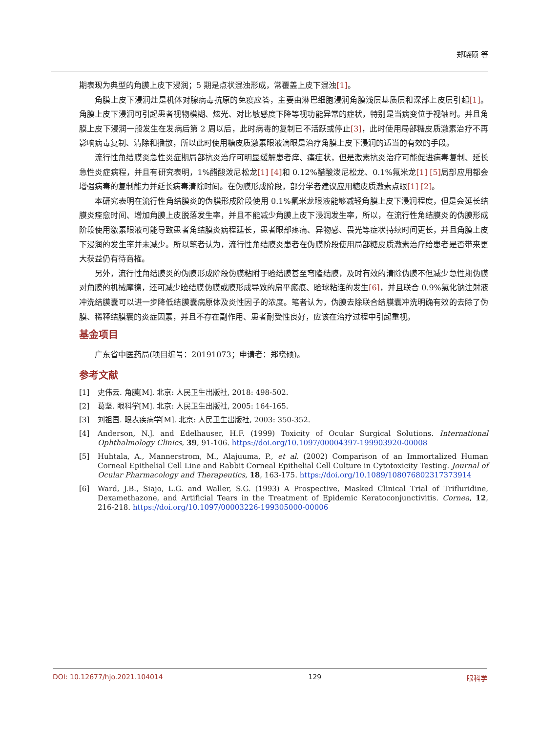郑晓硕 等
期表现为典型的角膜上皮下浸润；5 期是点状混浊形成，常覆盖上皮下混浊[1]。
角膜上皮下浸润灶是机体对腺病毒抗原的免疫应答，主要由淋巴细胞浸润角膜浅层基质层和深部上皮层引起[1]。角膜上皮下浸润可引起患者视物模糊、炫光、对比敏感度下降等视功能异常的症状，特别是当病变位于视轴时。并且角膜上皮下浸润一般发生在发病后第 2 周以后，此时病毒的复制已不活跃或停止[3]，此时使用局部糖皮质激素治疗不再影响病毒复制、清除和播散，所以此时使用糖皮质激素眼液滴眼是治疗角膜上皮下浸润的适当的有效的手段。
流行性角结膜炎急性炎症期局部抗炎治疗可明显缓解患者痒、痛症状，但是激素抗炎治疗可能促进病毒复制、延长急性炎症病程，并且有研究表明，1%醋酸泼尼松龙[1] [4] 和 0.12%醋酸泼尼松龙、0.1%氟米龙[1] [5] 局部应用都会增强病毒的复制能力并延长病毒清除时间。在伪膜形成阶段，部分学者建议应用糖皮质激素点眼[1] [2]。
本研究表明在流行性角结膜炎的伪膜形成阶段使用 0.1%氟米龙眼液能够减轻角膜上皮下浸润程度，但是会延长结膜炎痊愈时间、增加角膜上皮脱落发生率，并且不能减少角膜上皮下浸润发生率，所以，在流行性角结膜炎的伪膜形成阶段使用激素眼液可能导致患者角结膜炎病程延长，患者眼部疼痛、异物感、畏光等症状持续时间更长，并且角膜上皮下浸润的发生率并未减少。所以笔者认为，流行性角结膜炎患者在伪膜阶段使用局部糖皮质激素治疗给患者是否带来更大获益仍有待商榷。
另外，流行性角结膜炎的伪膜形成阶段伪膜粘附于睑结膜甚至穹隆结膜，及时有效的清除伪膜不但减少急性期伪膜对角膜的机械摩擦，还可减少睑结膜伪膜或膜形成导致的扁平瘢痕、睑球粘连的发生[6]，并且联合 0.9%氯化钠注射液冲洗结膜囊可以进一步降低结膜囊病原体及炎性因子的浓度。笔者认为，伪膜去除联合结膜囊冲洗明确有效的去除了伪膜、稀释结膜囊的炎症因素，并且不存在副作用、患者耐受性良好，应该在治疗过程中引起重视。
基金项目
广东省中医药局(项目编号：20191073；申请者：郑晓硕)。
参考文献
[1] 史伟云. 角膜[M]. 北京: 人民卫生出版社, 2018: 498-502.
[2] 葛坚. 眼科学[M]. 北京: 人民卫生出版社, 2005: 164-165.
[3] 刘祖国. 眼表疾病学[M]. 北京: 人民卫生出版社, 2003: 350-352.
[4] Anderson, N.J. and Edelhauser, H.F. (1999) Toxicity of Ocular Surgical Solutions. International Ophthalmology Clinics, 39, 91-106. https://doi.org/10.1097/00004397-199903920-00008
[5] Huhtala, A., Mannerstrom, M., Alajuuma, P., et al. (2002) Comparison of an Immortalized Human Corneal Epithelial Cell Line and Rabbit Corneal Epithelial Cell Culture in Cytotoxicity Testing. Journal of Ocular Pharmacology and Therapeutics, 18, 163-175. https://doi.org/10.1089/108076802317373914
[6] Ward, J.B., Siajo, L.G. and Waller, S.G. (1993) A Prospective, Masked Clinical Trial of Trifluridine, Dexamethazone, and Artificial Tears in the Treatment of Epidemic Keratoconjunctivitis. Cornea, 12, 216-218. https://doi.org/10.1097/00003226-199305000-00006
DOI: 10.12677/hjo.2021.104014 129 眼科学